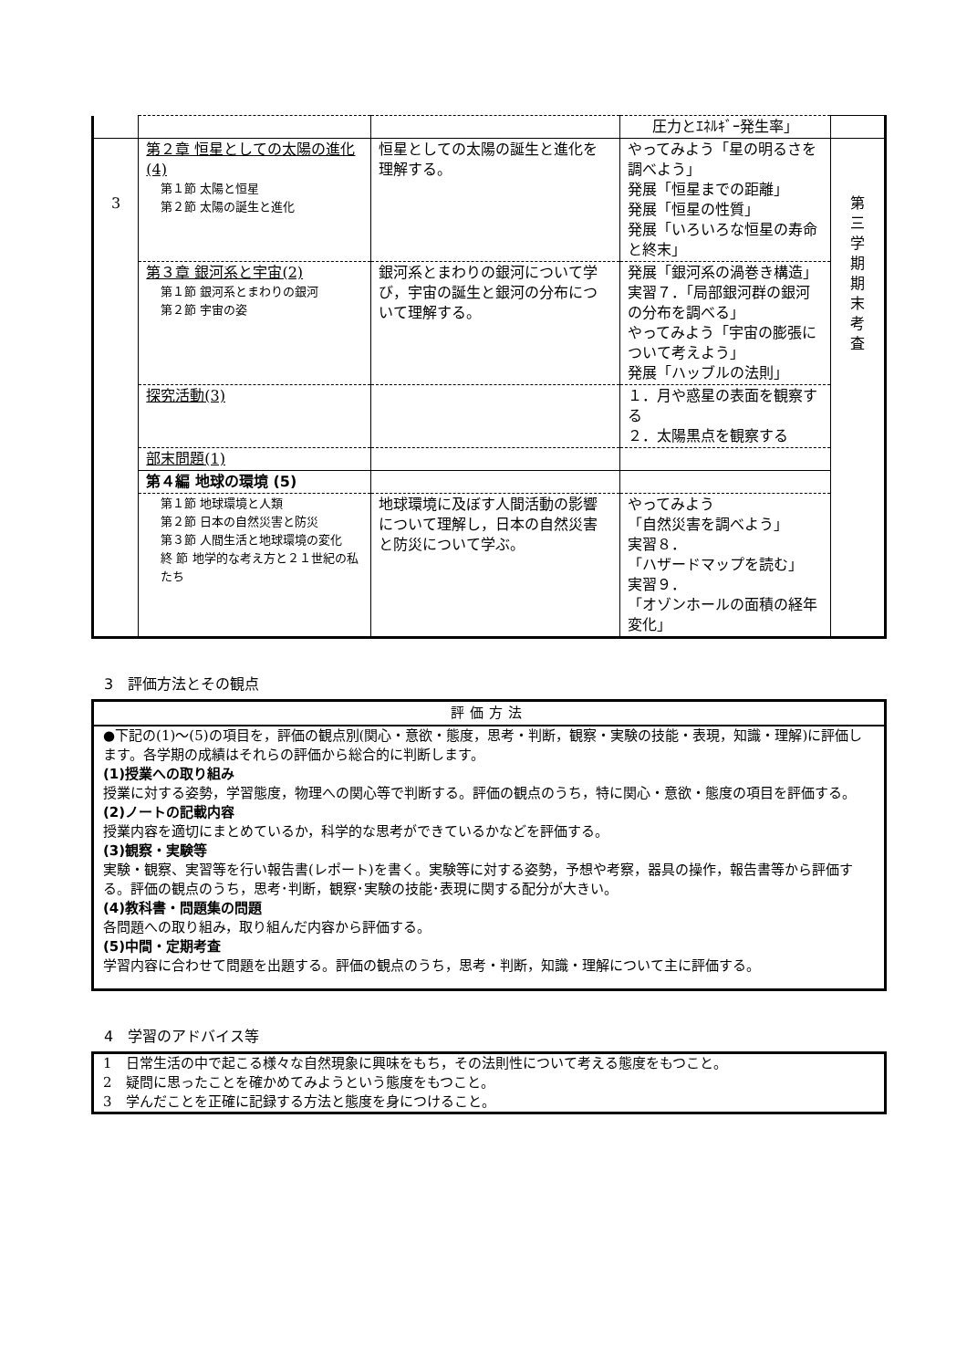| | | | 圧力とｴﾈﾙｷﾞｰ発生率」 | |
| 3 | 第２章 恒星としての太陽の進化(4) 第１節 太陽と恒星 第２節 太陽の誕生と進化 | 恒星としての太陽の誕生と進化を理解する。 | やってみよう「星の明るさを調べよう」 発展「恒星までの距離」 発展「恒星の性質」 発展「いろいろな恒星の寿命と終末」 | 第 三 学 期 期 末 考 査 |
| | 第３章 銀河系と宇宙(2) 第１節 銀河系とまわりの銀河 第２節 宇宙の姿 | 銀河系とまわりの銀河について学び，宇宙の誕生と銀河の分布について理解する。 | 発展「銀河系の渦巻き構造」 実習７．「局部銀河群の銀河の分布を調べる」 やってみよう「宇宙の膨張について考えよう」 発展「ハッブルの法則」 | |
| | 探究活動(3) | | １．月や惑星の表面を観察する ２．太陽黒点を観察する | |
| | 部末問題(1) | | | |
| | 第４編 地球の環境 (5) | | | |
| | 第１節 地球環境と人類 第２節 日本の自然災害と防災 第３節 人間生活と地球環境の変化 終 節 地学的な考え方と２１世紀の私たち | 地球環境に及ぼす人間活動の影響について理解し，日本の自然災害と防災について学ぶ。 | やってみよう 「自然災害を調べよう」 実習８． 「ハザードマップを読む」 実習９． 「オゾンホールの面積の経年変化」 | |
3　評価方法とその観点
評価方法
●下記の(1)～(5)の項目を，評価の観点別(関心・意欲・態度，思考・判断，観察・実験の技能・表現，知識・理解)に評価します。各学期の成績はそれらの評価から総合的に判断します。
(1)授業への取り組み
授業に対する姿勢，学習態度，物理への関心等で判断する。評価の観点のうち，特に関心・意欲・態度の項目を評価する。
(2)ノートの記載内容
授業内容を適切にまとめているか，科学的な思考ができているかなどを評価する。
(3)観察・実験等
実験・観察、実習等を行い報告書(レポート)を書く。実験等に対する姿勢，予想や考察，器具の操作，報告書等から評価する。評価の観点のうち，思考･判断，観察･実験の技能･表現に関する配分が大きい。
(4)教科書・問題集の問題
各問題への取り組み，取り組んだ内容から評価する。
(5)中間・定期考査
学習内容に合わせて問題を出題する。評価の観点のうち，思考・判断，知識・理解について主に評価する。
4　学習のアドバイス等
1　日常生活の中で起こる様々な自然現象に興味をもち，その法則性について考える態度をもつこと。
2　疑問に思ったことを確かめてみようという態度をもつこと。
3　学んだことを正確に記録する方法と態度を身につけること。